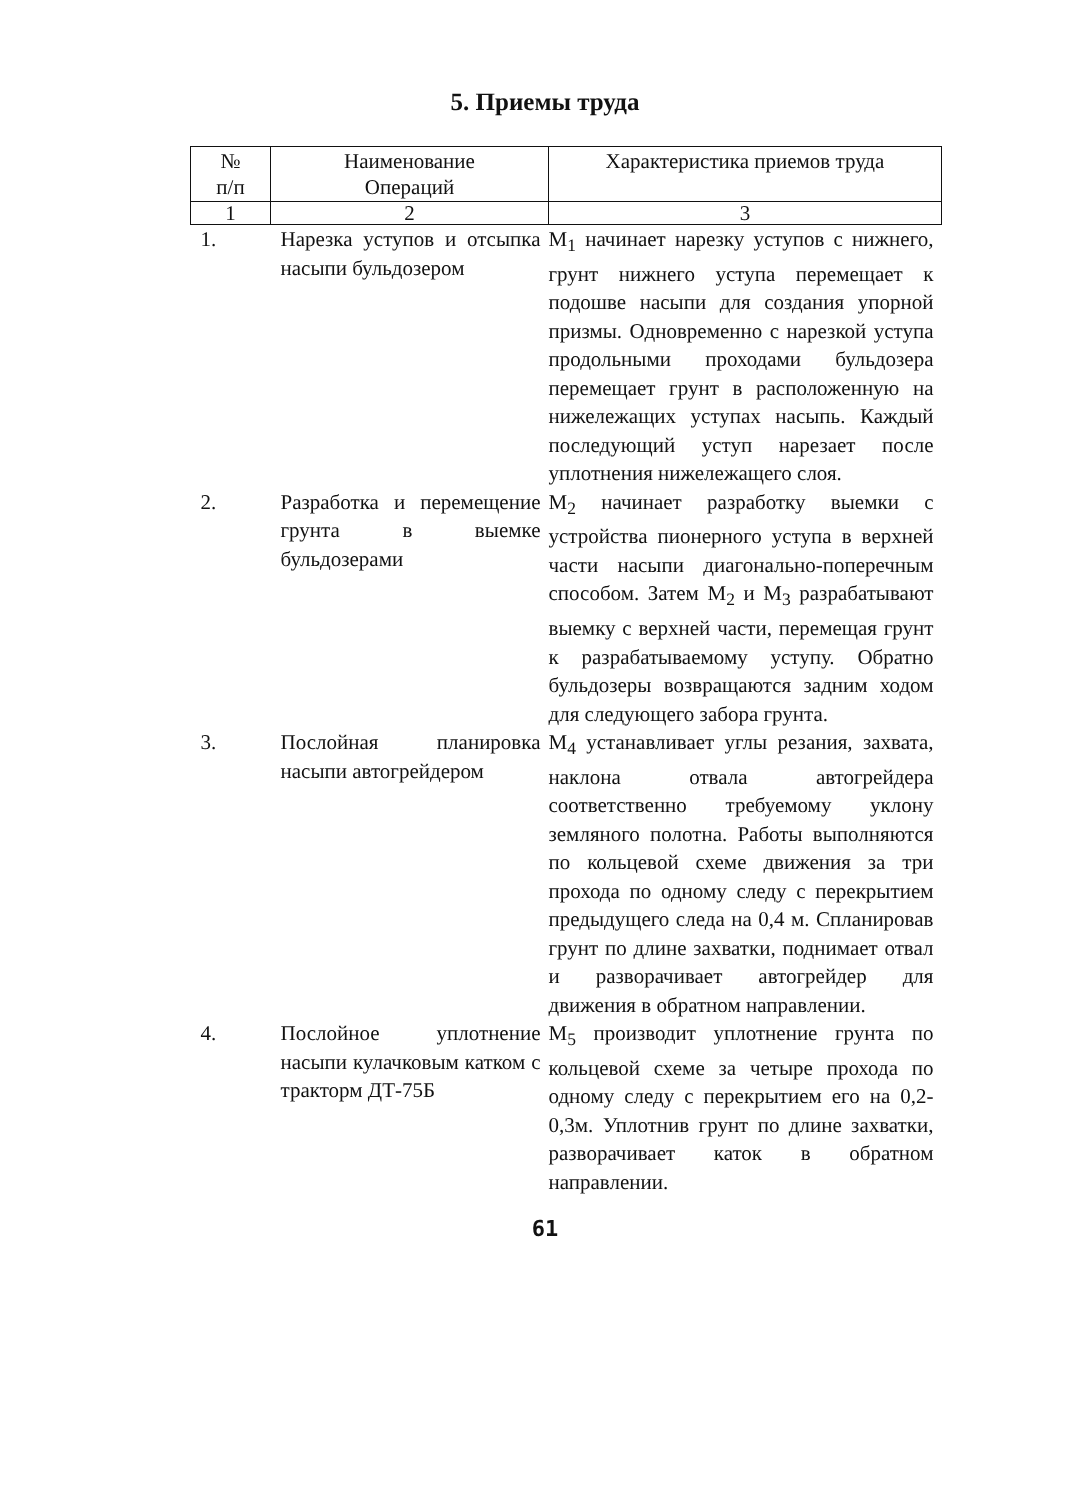5. Приемы труда
| № п/п | Наименование Операций | Характеристика приемов труда |
| --- | --- | --- |
| 1 | 2 | 3 |
| 1. | Нарезка уступов и отсыпка насыпи бульдозером | M<sub>1</sub> начинает нарезку уступов с нижнего, грунт нижнего уступа перемещает к подошве насыпи для создания упорной призмы. Одновременно с нарезкой уступа продольными проходами бульдозера перемещает грунт в расположенную на нижележащих уступах насыпь. Каждый последующий уступ нарезает после уплотнения нижележащего слоя. |
| 2. | Разработка и перемещение грунта в выемке бульдозерами | M<sub>2</sub> начинает разработку выемки с устройства пионерного уступа в верхней части насыпи диагонально-поперечным способом. Затем M<sub>2</sub> и M<sub>3</sub> разрабатывают выемку с верхней части, перемещая грунт к разрабатываемому уступу. Обратно бульдозеры возвращаются задним ходом для следующего забора грунта. |
| 3. | Послойная планировка насыпи автогрейдером | M<sub>4</sub> устанавливает углы резания, захвата, наклона отвала автогрейдера соответственно требуемому уклону земляного полотна. Работы выполняются по кольцевой схеме движения за три прохода по одному следу с перекрытием предыдущего следа на 0,4 м. Спланировав грунт по длине захватки, поднимает отвал и разворачивает автогрейдер для движения в обратном направлении. |
| 4. | Послойное уплотнение насыпи кулачковым катком с тракторм ДТ-75Б | M<sub>5</sub> производит уплотнение грунта по кольцевой схеме за четыре прохода по одному следу с перекрытием его на 0,2-0,3м. Уплотнив грунт по длине захватки, разворачивает каток в обратном направлении. |
61